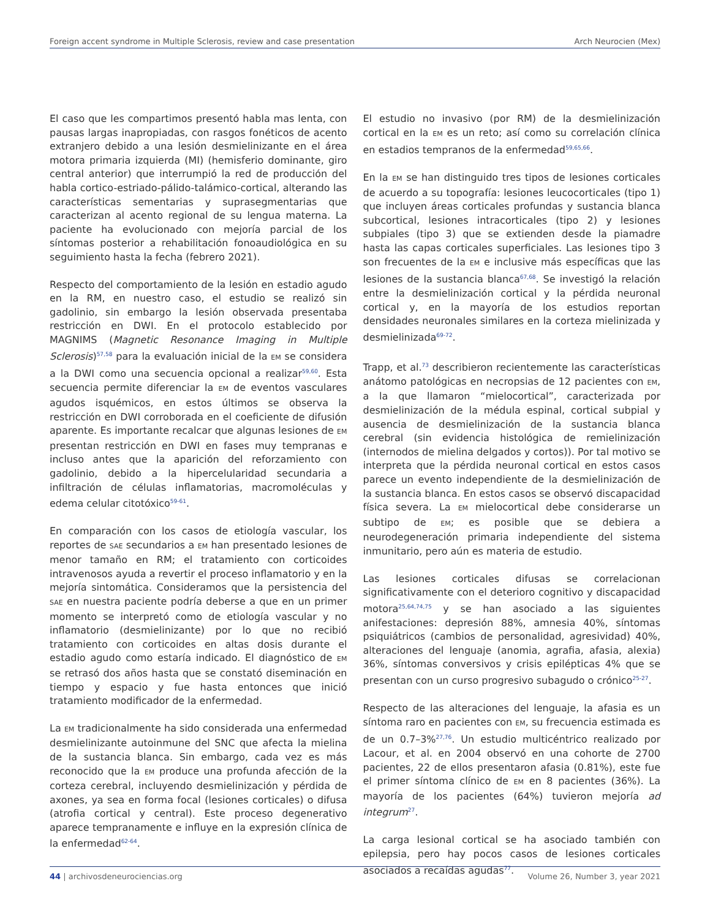Foreign accent syndrome in Multiple Sclerosis, review and case presentation Arch Neurocien (Mex)
El caso que les compartimos presentó habla mas lenta, con pausas largas inapropiadas, con rasgos fonéticos de acento extranjero debido a una lesión desmielinizante en el área motora primaria izquierda (MI) (hemisferio dominante, giro central anterior) que interrumpió la red de producción del habla cortico-estriado-pálido-talámico-cortical, alterando las características sementarias y suprasegmentarias que caracterizan al acento regional de su lengua materna. La paciente ha evolucionado con mejoría parcial de los síntomas posterior a rehabilitación fonoaudiológica en su seguimiento hasta la fecha (febrero 2021).
Respecto del comportamiento de la lesión en estadio agudo en la RM, en nuestro caso, el estudio se realizó sin gadolinio, sin embargo la lesión observada presentaba restricción en DWI. En el protocolo establecido por MAGNIMS (Magnetic Resonance Imaging in Multiple Sclerosis)<sup>57,58</sup> para la evaluación inicial de la EM se considera a la DWI como una secuencia opcional a realizar<sup>59,60</sup>. Esta secuencia permite diferenciar la EM de eventos vasculares agudos isquémicos, en estos últimos se observa la restricción en DWI corroborada en el coeficiente de difusión aparente. Es importante recalcar que algunas lesiones de EM presentan restricción en DWI en fases muy tempranas e incluso antes que la aparición del reforzamiento con gadolinio, debido a la hipercelularidad secundaria a infiltración de células inflamatorias, macromoléculas y edema celular citotóxico<sup>59-61</sup>.
En comparación con los casos de etiología vascular, los reportes de SAE secundarios a EM han presentado lesiones de menor tamaño en RM; el tratamiento con corticoides intravenosos ayuda a revertir el proceso inflamatorio y en la mejoría sintomática. Consideramos que la persistencia del SAE en nuestra paciente podría deberse a que en un primer momento se interpretó como de etiología vascular y no inflamatorio (desmielinizante) por lo que no recibió tratamiento con corticoides en altas dosis durante el estadio agudo como estaría indicado. El diagnóstico de EM se retrasó dos años hasta que se constató diseminación en tiempo y espacio y fue hasta entonces que inició tratamiento modificador de la enfermedad.
La EM tradicionalmente ha sido considerada una enfermedad desmielinizante autoinmune del SNC que afecta la mielina de la sustancia blanca. Sin embargo, cada vez es más reconocido que la EM produce una profunda afección de la corteza cerebral, incluyendo desmielinización y pérdida de axones, ya sea en forma focal (lesiones corticales) o difusa (atrofia cortical y central). Este proceso degenerativo aparece tempranamente e influye en la expresión clínica de la enfermedad<sup>62-64</sup>.
El estudio no invasivo (por RM) de la desmielinización cortical en la EM es un reto; así como su correlación clínica en estadios tempranos de la enfermedad<sup>59,65,66</sup>.
En la EM se han distinguido tres tipos de lesiones corticales de acuerdo a su topografía: lesiones leucocorticales (tipo 1) que incluyen áreas corticales profundas y sustancia blanca subcortical, lesiones intracorticales (tipo 2) y lesiones subpiales (tipo 3) que se extienden desde la piamadre hasta las capas corticales superficiales. Las lesiones tipo 3 son frecuentes de la EM e inclusive más específicas que las lesiones de la sustancia blanca<sup>67,68</sup>. Se investigó la relación entre la desmielinización cortical y la pérdida neuronal cortical y, en la mayoría de los estudios reportan densidades neuronales similares en la corteza mielinizada y desmielinizada<sup>69-72</sup>.
Trapp, et al.<sup>73</sup> describieron recientemente las características anátomo patológicas en necropsias de 12 pacientes con EM, a la que llamaron “mielocortical”, caracterizada por desmielinización de la médula espinal, cortical subpial y ausencia de desmielinización de la sustancia blanca cerebral (sin evidencia histológica de remielinización (internodos de mielina delgados y cortos)). Por tal motivo se interpreta que la pérdida neuronal cortical en estos casos parece un evento independiente de la desmielinización de la sustancia blanca. En estos casos se observó discapacidad física severa. La EM mielocortical debe considerarse un subtipo de EM; es posible que se debiera a neurodegeneración primaria independiente del sistema inmunitario, pero aún es materia de estudio.
Las lesiones corticales difusas se correlacionan significativamente con el deterioro cognitivo y discapacidad motora<sup>25,64,74,75</sup> y se han asociado a las siguientes anifestaciones: depresión 88%, amnesia 40%, síntomas psiquiátricos (cambios de personalidad, agresividad) 40%, alteraciones del lenguaje (anomia, agrafia, afasia, alexia) 36%, síntomas conversivos y crisis epilépticas 4% que se presentan con un curso progresivo subagudo o crónico<sup>25-27</sup>.
Respecto de las alteraciones del lenguaje, la afasia es un síntoma raro en pacientes con EM, su frecuencia estimada es de un 0.7–3%<sup>27,76</sup>. Un estudio multicéntrico realizado por Lacour, et al. en 2004 observó en una cohorte de 2700 pacientes, 22 de ellos presentaron afasia (0.81%), este fue el primer síntoma clínico de EM en 8 pacientes (36%). La mayoría de los pacientes (64%) tuvieron mejoría ad integrum<sup>27</sup>.
La carga lesional cortical se ha asociado también con epilepsia, pero hay pocos casos de lesiones corticales asociados a recaídas agudas<sup>77</sup>.
44 | archivosdeneurociencias.org Volume 26, Number 3, year 2021